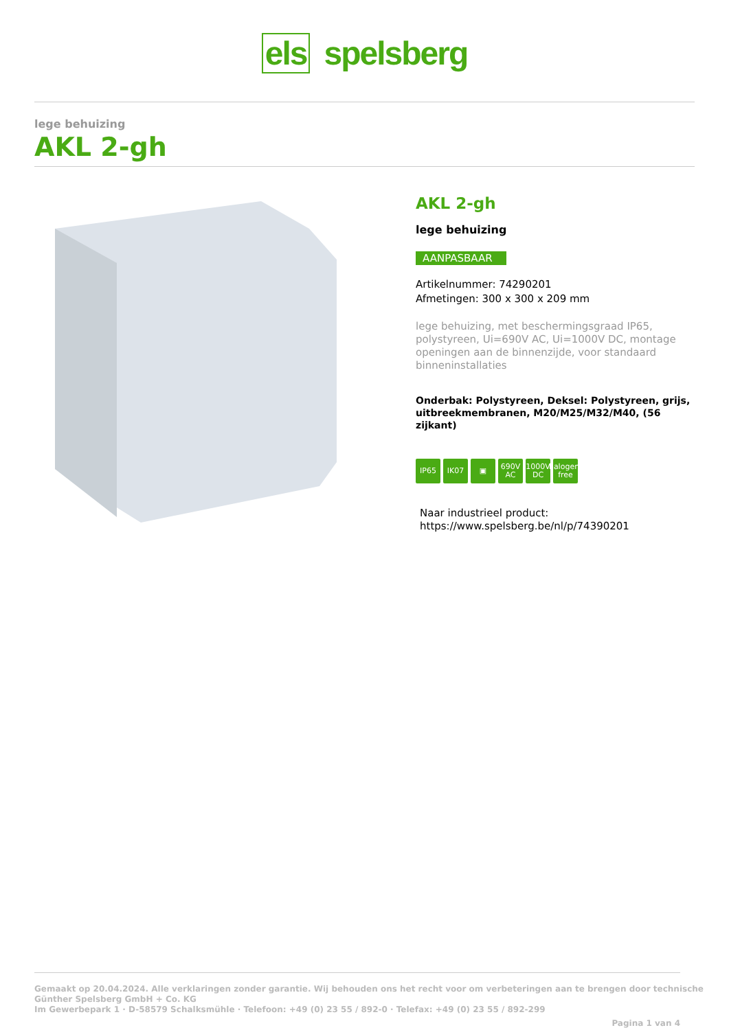els spelsberg
lege behuizing
AKL 2-gh
AKL 2-gh
lege behuizing
AANPASBAAR
Artikelnummer: 74290201
Afmetingen: 300 x 300 x 209 mm
lege behuizing, met beschermingsgraad IP65, polystyreen, Ui=690V AC, Ui=1000V DC, montage openingen aan de binnenzijde, voor standaard binneninstallaties
Onderbak: Polystyreen, Deksel: Polystyreen, grijs, uitbreekmembranen, M20/M25/M32/M40, (56 zijkant)
IP65 IK07 ▣ 690V AC 1000V DC halogen-free
Naar industrieel product:
https://www.spelsberg.be/nl/p/74390201
Gemaakt op 20.04.2024. Alle verklaringen zonder garantie. Wij behouden ons het recht voor om verbeteringen aan te brengen door technische
Günther Spelsberg GmbH + Co. KG
Im Gewerbepark 1 · D-58579 Schalksmühle · Telefoon: +49 (0) 23 55 / 892-0 · Telefax: +49 (0) 23 55 / 892-299
Pagina 1 van 4